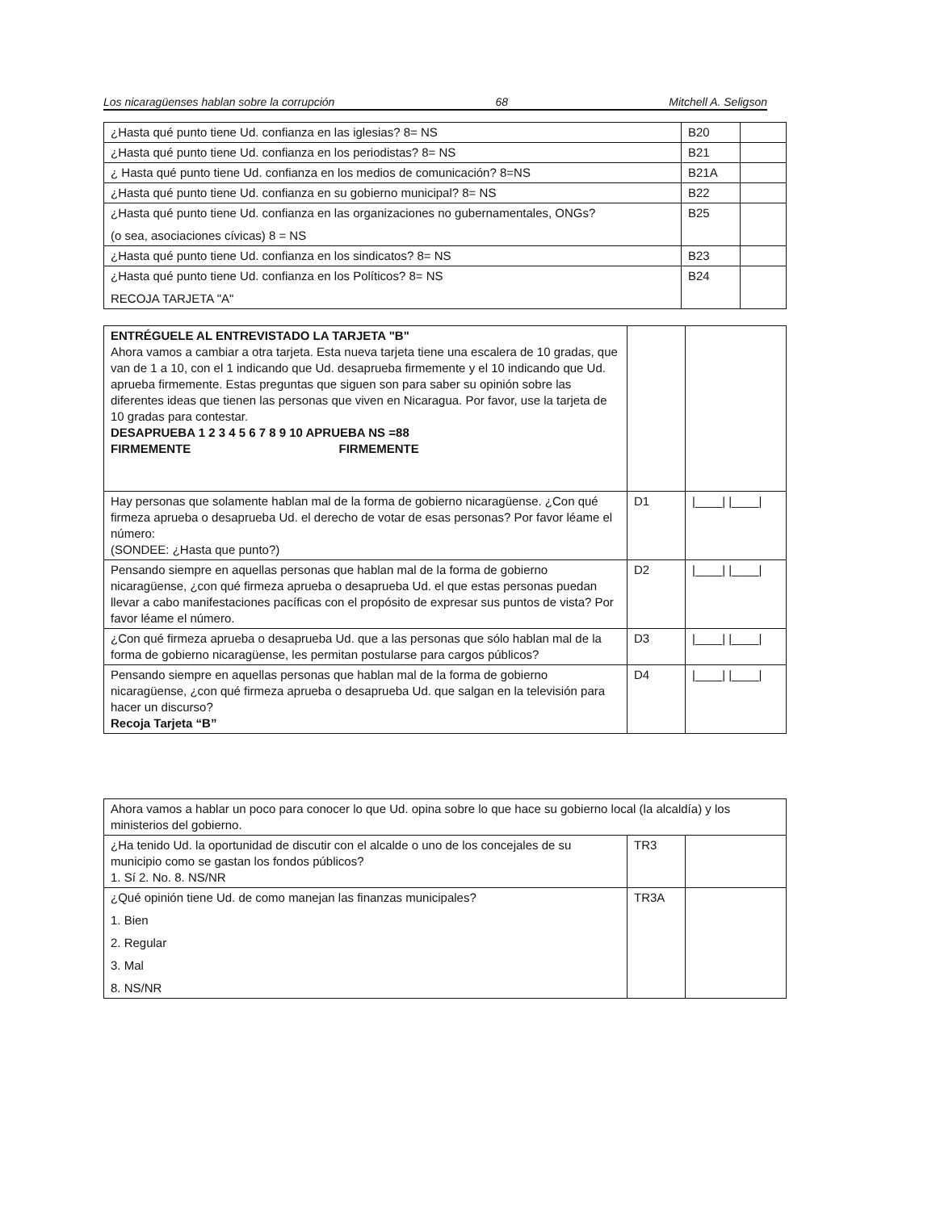Los nicaragüenses hablan sobre la corrupción 68 Mitchell A. Seligson
| ¿Hasta qué punto tiene Ud. confianza en las iglesias? 8= NS | B20 | |
| ¿Hasta qué punto tiene Ud. confianza en los periodistas? 8= NS | B21 | |
| ¿ Hasta qué punto tiene Ud. confianza en los medios de comunicación? 8=NS | B21A | |
| ¿Hasta qué punto tiene Ud. confianza en su gobierno municipal? 8= NS | B22 | |
| ¿Hasta qué punto tiene Ud. confianza en las organizaciones no gubernamentales, ONGs? (o sea, asociaciones cívicas) 8 = NS | B25 | |
| ¿Hasta qué punto tiene Ud. confianza en los sindicatos? 8= NS | B23 | |
| ¿Hasta qué punto tiene Ud. confianza en los Políticos? 8= NS RECOJA TARJETA "A" | B24 | |
| ENTRÉGUELE AL ENTREVISTADO LA TARJETA "B" Ahora vamos a cambiar a otra tarjeta. Esta nueva tarjeta tiene una escalera de 10 gradas, que van de 1 a 10, con el 1 indicando que Ud. desaprueba firmemente y el 10 indicando que Ud. aprueba firmemente. Estas preguntas que siguen son para saber su opinión sobre las diferentes ideas que tienen las personas que viven en Nicaragua. Por favor, use la tarjeta de 10 gradas para contestar. DESAPRUEBA 1 2 3 4 5 6 7 8 9 10 APRUEBA NS =88 FIRMEMENTE FIRMEMENTE | | |
| Hay personas que solamente hablan mal de la forma de gobierno nicaragüense. ¿Con qué firmeza aprueba o desaprueba Ud. el derecho de votar de esas personas? Por favor léame el número: (SONDEE: ¿Hasta que punto?) | D1 | /____/ /____/ |
| Pensando siempre en aquellas personas que hablan mal de la forma de gobierno nicaragüense, ¿con qué firmeza aprueba o desaprueba Ud. el que estas personas puedan llevar a cabo manifestaciones pacíficas con el propósito de expresar sus puntos de vista? Por favor léame el número. | D2 | /____/ /____/ |
| ¿Con qué firmeza aprueba o desaprueba Ud. que a las personas que sólo hablan mal de la forma de gobierno nicaragüense, les permitan postularse para cargos públicos? | D3 | /____/ /____/ |
| Pensando siempre en aquellas personas que hablan mal de la forma de gobierno nicaragüense, ¿con qué firmeza aprueba o desaprueba Ud. que salgan en la televisión para hacer un discurso? Recoja Tarjeta “B” | D4 | /____/ /____/ |
| Ahora vamos a hablar un poco para conocer lo que Ud. opina sobre lo que hace su gobierno local (la alcaldía) y los ministerios del gobierno. | | |
| ¿Ha tenido Ud. la oportunidad de discutir con el alcalde o uno de los concejales de su municipio como se gastan los fondos públicos? 1. Sí 2. No. 8. NS/NR | TR3 | |
| ¿Qué opinión tiene Ud. de como manejan las finanzas municipales? 1. Bien 2. Regular 3. Mal 8. NS/NR | TR3A | |